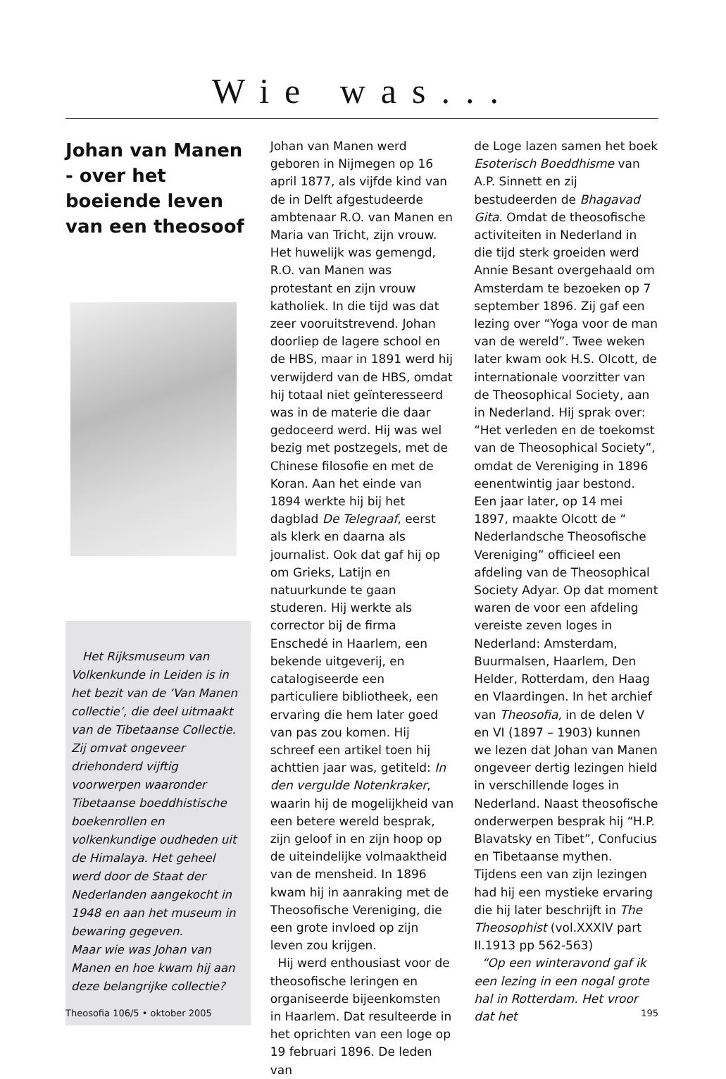Wie was...
Johan van Manen - over het boeiende leven van een theosoof
Het Rijksmuseum van Volkenkunde in Leiden is in het bezit van de ‘Van Manen collectie’, die deel uitmaakt van de Tibetaanse Collectie. Zij omvat ongeveer driehonderd vijftig voorwerpen waaronder Tibetaanse boeddhistische boekenrollen en volkenkundige oudheden uit de Himalaya. Het geheel werd door de Staat der Nederlanden aangekocht in 1948 en aan het museum in bewaring gegeven.
Maar wie was Johan van Manen en hoe kwam hij aan deze belangrijke collectie?
Johan van Manen werd geboren in Nijmegen op 16 april 1877, als vijfde kind van de in Delft afgestudeerde ambtenaar R.O. van Manen en Maria van Tricht, zijn vrouw. Het huwelijk was gemengd, R.O. van Manen was protestant en zijn vrouw katholiek. In die tijd was dat zeer vooruitstrevend. Johan doorliep de lagere school en de HBS, maar in 1891 werd hij verwijderd van de HBS, omdat hij totaal niet geïnteresseerd was in de materie die daar gedoceerd werd. Hij was wel bezig met postzegels, met de Chinese filosofie en met de Koran. Aan het einde van 1894 werkte hij bij het dagblad De Telegraaf, eerst als klerk en daarna als journalist. Ook dat gaf hij op om Grieks, Latijn en natuurkunde te gaan studeren. Hij werkte als corrector bij de firma Enschedé in Haarlem, een bekende uitgeverij, en catalogiseerde een particuliere bibliotheek, een ervaring die hem later goed van pas zou komen. Hij schreef een artikel toen hij achttien jaar was, getiteld: In den vergulde Notenkraker, waarin hij de mogelijkheid van een betere wereld besprak, zijn geloof in en zijn hoop op de uiteindelijke volmaaktheid van de mensheid. In 1896 kwam hij in aanraking met de Theosofische Vereniging, die een grote invloed op zijn leven zou krijgen.
Hij werd enthousiast voor de theosofische leringen en organiseerde bijeenkomsten in Haarlem. Dat resulteerde in het oprichten van een loge op 19 februari 1896. De leden van
de Loge lazen samen het boek Esoterisch Boeddhisme van A.P. Sinnett en zij bestudeerden de Bhagavad Gita. Omdat de theosofische activiteiten in Nederland in die tijd sterk groeiden werd Annie Besant overgehaald om Amsterdam te bezoeken op 7 september 1896. Zij gaf een lezing over “Yoga voor de man van de wereld”. Twee weken later kwam ook H.S. Olcott, de internationale voorzitter van de Theosophical Society, aan in Nederland. Hij sprak over: “Het verleden en de toekomst van de Theosophical Society”, omdat de Vereniging in 1896 eenentwintig jaar bestond. Een jaar later, op 14 mei 1897, maakte Olcott de “ Nederlandsche Theosofische Vereniging” officieel een afdeling van de Theosophical Society Adyar. Op dat moment waren de voor een afdeling vereiste zeven loges in Nederland: Amsterdam, Buurmalsen, Haarlem, Den Helder, Rotterdam, den Haag en Vlaardingen. In het archief van Theosofia, in de delen V en VI (1897 – 1903) kunnen we lezen dat Johan van Manen ongeveer dertig lezingen hield in verschillende loges in Nederland. Naast theosofische onderwerpen besprak hij “H.P. Blavatsky en Tibet”, Confucius en Tibetaanse mythen. Tijdens een van zijn lezingen had hij een mystieke ervaring die hij later beschrijft in The Theosophist (vol.XXXIV part II.1913 pp 562-563)
“Op een winteravond gaf ik een lezing in een nogal grote hal in Rotterdam. Het vroor dat het
Theosofia 106/5 • oktober 2005 195